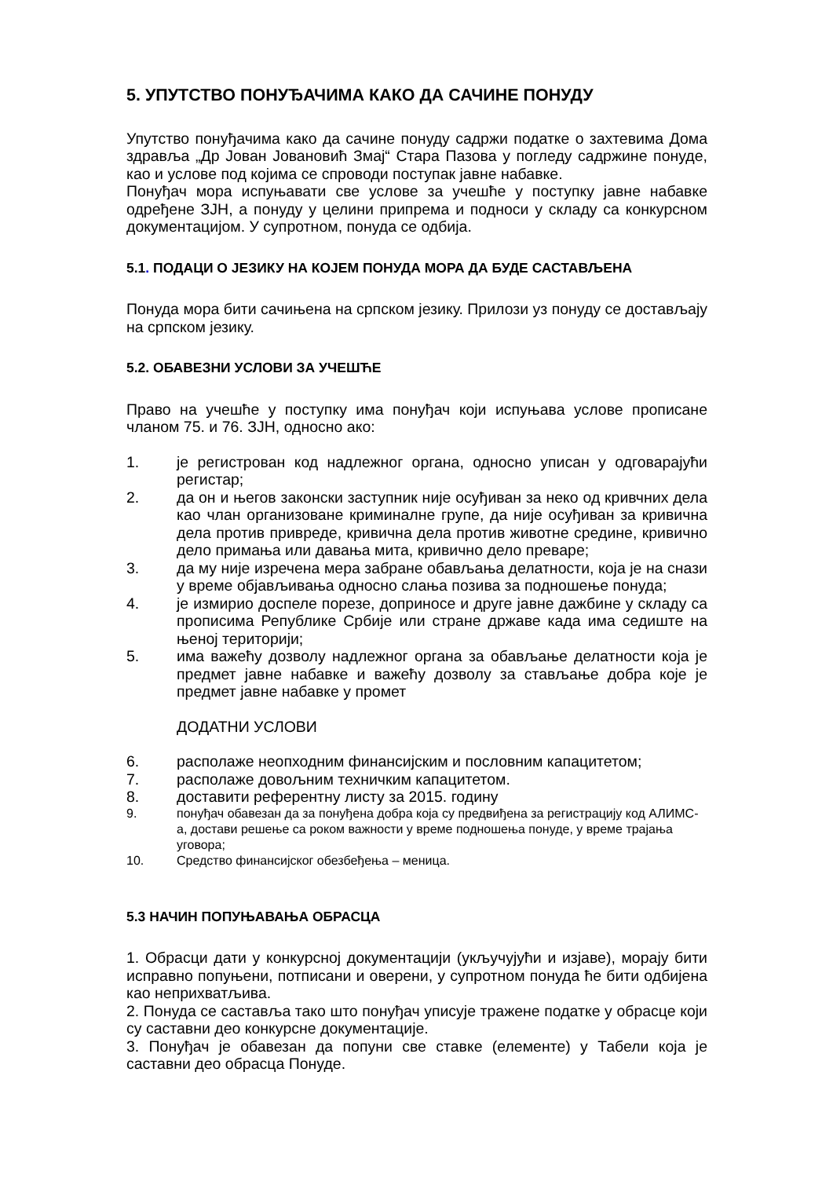5. УПУТСТВО ПОНУЂАЧИМА КАКО ДА САЧИНЕ ПОНУДУ
Упутство понуђачима како да сачине понуду садржи податке о захтевима Дома здравља „Др Јован Јовановић Змај“ Стара Пазова у погледу садржине понуде, као и услове под којима се спроводи поступак јавне набавке.
Понуђач мора испуњавати све услове за учешће у поступку јавне набавке одређене ЗЈН, а понуду у целини припрема и подноси у складу са конкурсном документацијом. У супротном, понуда се одбија.
5.1. ПОДАЦИ О ЈЕЗИКУ НА КОЈЕМ ПОНУДА МОРА ДА БУДЕ САСТАВЉЕНА
Понуда мора бити сачињена на српском језику. Прилози уз понуду се достављају на српском језику.
5.2. ОБАВЕЗНИ УСЛОВИ ЗА УЧЕШЋЕ
Право на учешће у поступку има понуђач који испуњава услове прописане чланом 75. и 76. ЗЈН, односно ако:
1. је регистрован код надлежног органа, односно уписан у одговарајући регистар;
2. да он и његов законски заступник није осуђиван за неко од кривчних дела као члан организоване криминалне групе, да није осуђиван за кривична дела против привреде, кривична дела против животне средине, кривично дело примања или давања мита, кривично дело преваре;
3. да му није изречена мера забране обављања делатности, која је на снази у време објављивања односно слања позива за подношење понуда;
4. је измирио доспеле порезе, доприносе и друге јавне дажбине у складу са прописима Републике Србије или стране државе када има седиште на њеној територији;
5. има важећу дозволу надлежног органа за обављање делатности која је предмет јавне набавке и важећу дозволу за стављање добра које је предмет јавне набавке у промет
ДОДАТНИ УСЛОВИ
6. располаже неопходним финансијским и пословним капацитетом;
7. располаже довољним техничким капацитетом.
8. доставити референтну листу за 2015. годину
9. понуђач обавезан да за понуђена добра која су предвиђена за регистрацију код АЛИМС-а, достави решење са роком важности у време подношења понуде, у време трајања уговора;
10. Средство финансијског обезбеђења – меница.
5.3 НАЧИН ПОПУЊАВАЊА ОБРАСЦА
1. Обрасци дати у конкурсној документацији (укључујући и изјаве), морају бити исправно попуњени, потписани и оверени, у супротном понуда ће бити одбијена као неприхватљива.
2. Понуда се саставља тако што понуђач уписује тражене податке у обрасце који су саставни део конкурсне документације.
3. Понуђач је обавезан да попуни све ставке (елементе) у Табели која је саставни део обрасца Понуде.